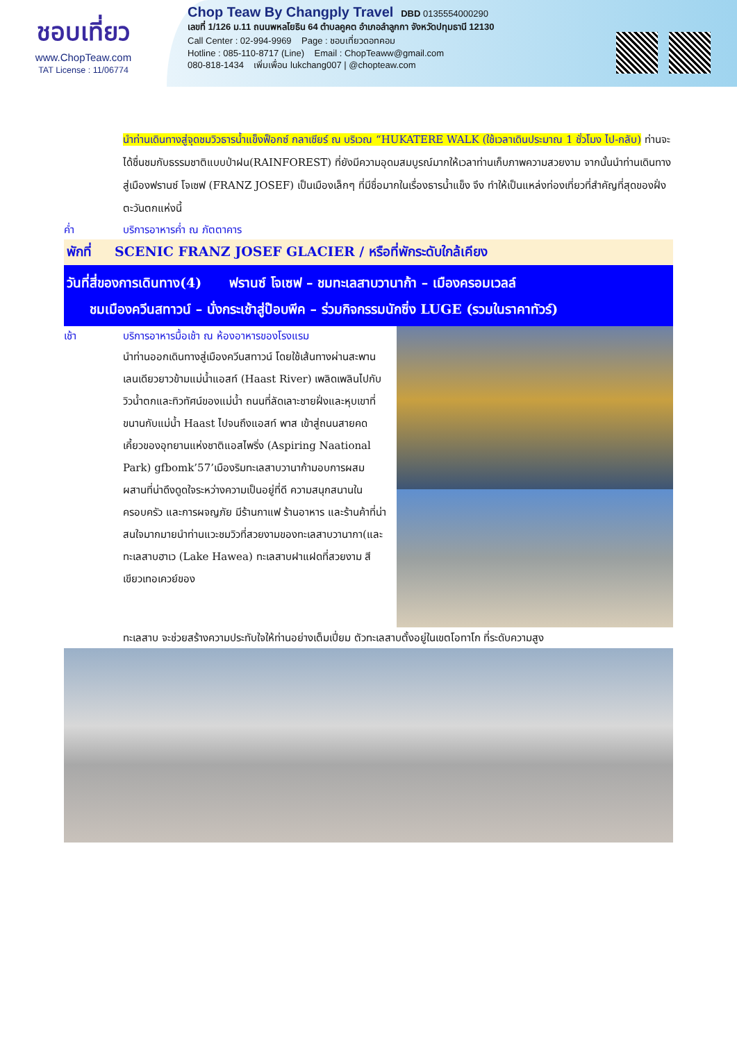ชอบเที่ยว
www.ChopTeaw.com
TAT License : 11/06774
Chop Teaw By Changply Travel DBD 0135554000290
เลขที่ 1/126 ม.11 ถนนพหลโยธิน 64 ตำบลคูคต อำเภอลำลูกกา จังหวัดปทุมธานี 12130
Call Center : 02-994-9969 Page : ชอบเที่ยวดอทคอม
Hotline : 085-110-8717 (Line) Email : ChopTeaww@gmail.com
080-818-1434 เพิ่มเพื่อน lukchang007 | @chopteaw.com
นำท่านเดินทางสู่จุดชมวิวธารน้ำแข็งฟ็อกซ์ กลาเซียร์ ณ บริเวณ “HUKATERE WALK (ใช้เวลาเดินประมาณ 1 ชั่วโมง ไป-กลับ) ท่านจะได้ชื่นชมกับธรรมชาติแบบป่าฝน(RAINFOREST) ที่ยังมีความอุดมสมบูรณ์มากให้เวลาท่านเก็บภาพความสวยงาม จากนั้นนำท่านเดินทางสู่เมืองฟรานซ์ โจเซฟ (FRANZ JOSEF) เป็นเมืองเล็กๆ ที่มีชื่อมากในเรื่องธารน้ำแข็ง จึง ทำให้เป็นแหล่งท่องเที่ยวที่สำคัญที่สุดของฝั่งตะวันตกแห่งนี้
ค่ำ บริการอาหารค่ำ ณ ภัตตาคาร
พักที่ SCENIC FRANZ JOSEF GLACIER / หรือที่พักระดับใกล้เคียง
วันที่สี่ของการเดินทาง(4) ฟรานซ์ โจเซฟ – ชมทะเลสาบวานาก้า – เมืองครอมเวลล์
ชมเมืองควีนสทาวน์ – นั่งกระเช้าสู่ป๊อบพีค – ร่วมกิจกรรมนักซิ่ง LUGE (รวมในราคาทัวร์)
เช้า บริการอาหารมื้อเช้า ณ ห้องอาหารของโรงแรม
นำท่านออกเดินทางสู่เมืองควีนสทาวน์ โดยใช้เส้นทางผ่านสะพานเลนเดียวยาวข้ามแม่น้ำแอสท์ (Haast River) เพลิดเพลินไปกับวิวน้ำตกและทิวทัศน์ของแม่น้ำ ถนนที่ลัดเลาะชายฝั่งและหุบเขาที่ขนานกับแม่น้ำ Haast ไปจนถึงแอสท์ พาส เข้าสู่ถนนสายคดเคี้ยวของอุทยานแห่งชาติแอสไพริ่ง (Aspiring Naational Park) gfbomk’57’เมืองริมทะเลสาบวานาก้ามอบการผสมผสานที่น่าดึงดูดใจระหว่างความเป็นอยู่ที่ดี ความสนุกสนานในครอบครัว และการผจญภัย มีร้านกาแฟ ร้านอาหาร และร้านค้าที่น่าสนใจมากมายนำท่านแวะชมวิวที่สวยงามของทะเลสาบวานากา(และทะเลสาบฮาเว (Lake Hawea) ทะเลสาบฝาแฝดที่สวยงาม สีเขียวเทอเควย์ของ
ทะเลสาบ จะช่วยสร้างความประทับใจให้ท่านอย่างเต็มเปี่ยม ตัวทะเลสาบตั้งอยู่ในเขตโอทาโก ที่ระดับความสูง